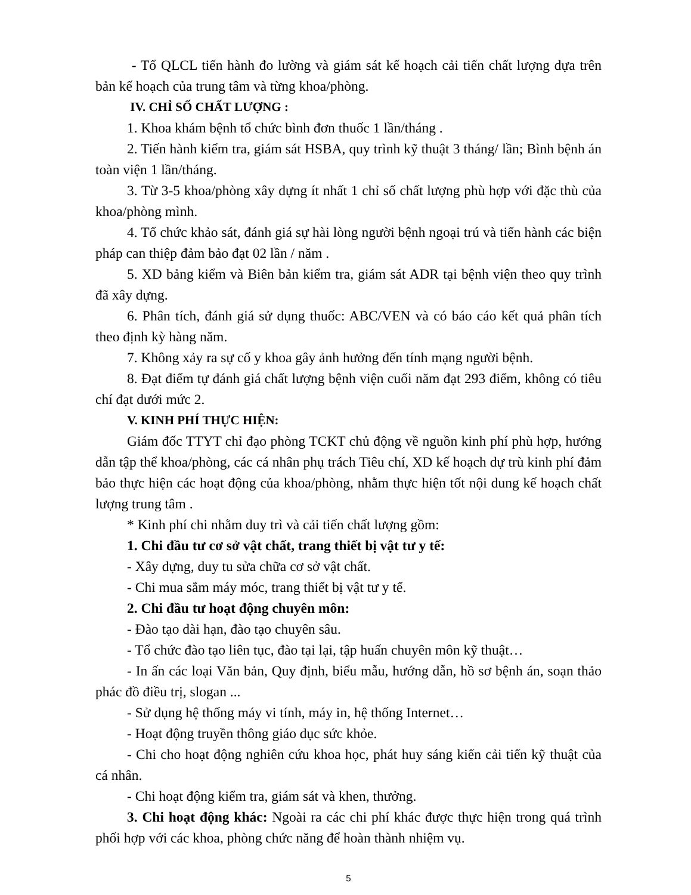- Tổ QLCL tiến hành đo lường và giám sát kế hoạch cải tiến chất lượng dựa trên bản kế hoạch của trung tâm và từng khoa/phòng.
IV. CHỈ SỐ CHẤT LƯỢNG :
1. Khoa khám bệnh tổ chức bình đơn thuốc 1 lần/tháng .
2. Tiến hành kiểm tra, giám sát HSBA, quy trình kỹ thuật 3 tháng/ lần; Bình bệnh án toàn viện 1 lần/tháng.
3. Từ 3-5 khoa/phòng xây dựng ít nhất 1 chỉ số chất lượng phù hợp với đặc thù của khoa/phòng mình.
4. Tổ chức khảo sát, đánh giá sự hài lòng người bệnh ngoại trú và tiến hành các biện pháp can thiệp đảm bảo đạt 02 lần / năm .
5. XD bảng kiểm và Biên bản kiểm tra, giám sát ADR tại bệnh viện theo quy trình đã xây dựng.
6. Phân tích, đánh giá sử dụng thuốc: ABC/VEN và có báo cáo kết quả phân tích theo định kỳ hàng năm.
7. Không xảy ra sự cố y khoa gây ảnh hưởng đến tính mạng người bệnh.
8. Đạt điểm tự đánh giá chất lượng bệnh viện cuối năm đạt 293 điểm, không có tiêu chí đạt dưới mức 2.
V. KINH PHÍ THỰC HIỆN:
Giám đốc TTYT chỉ đạo phòng TCKT chủ động về nguồn kinh phí phù hợp, hướng dẫn tập thể khoa/phòng, các cá nhân phụ trách Tiêu chí, XD kế hoạch dự trù kinh phí đảm bảo thực hiện các hoạt động của khoa/phòng, nhằm thực hiện tốt nội dung kế hoạch chất lượng trung tâm .
* Kinh phí chi nhằm duy trì và cải tiến chất lượng gồm:
1. Chi đầu tư cơ sở vật chất, trang thiết bị vật tư y tế:
- Xây dựng, duy tu sửa chữa cơ sở vật chất.
- Chi mua sắm máy móc, trang thiết bị vật tư y tế.
2. Chi đầu tư hoạt động chuyên môn:
- Đào tạo dài hạn, đào tạo chuyên sâu.
- Tổ chức đào tạo liên tục, đào tại lại, tập huấn chuyên môn kỹ thuật…
- In ấn các loại Văn bản, Quy định, biểu mẫu, hướng dẫn, hồ sơ bệnh án, soạn thảo phác đồ điều trị, slogan ...
- Sử dụng hệ thống máy vi tính, máy in, hệ thống Internet…
- Hoạt động truyền thông giáo dục sức khỏe.
- Chi cho hoạt động nghiên cứu khoa học, phát huy sáng kiến cải tiến kỹ thuật của cá nhân.
- Chi hoạt động kiểm tra, giám sát và khen, thưởng.
3. Chi hoạt động khác: Ngoài ra các chi phí khác được thực hiện trong quá trình phối hợp với các khoa, phòng chức năng để hoàn thành nhiệm vụ.
5